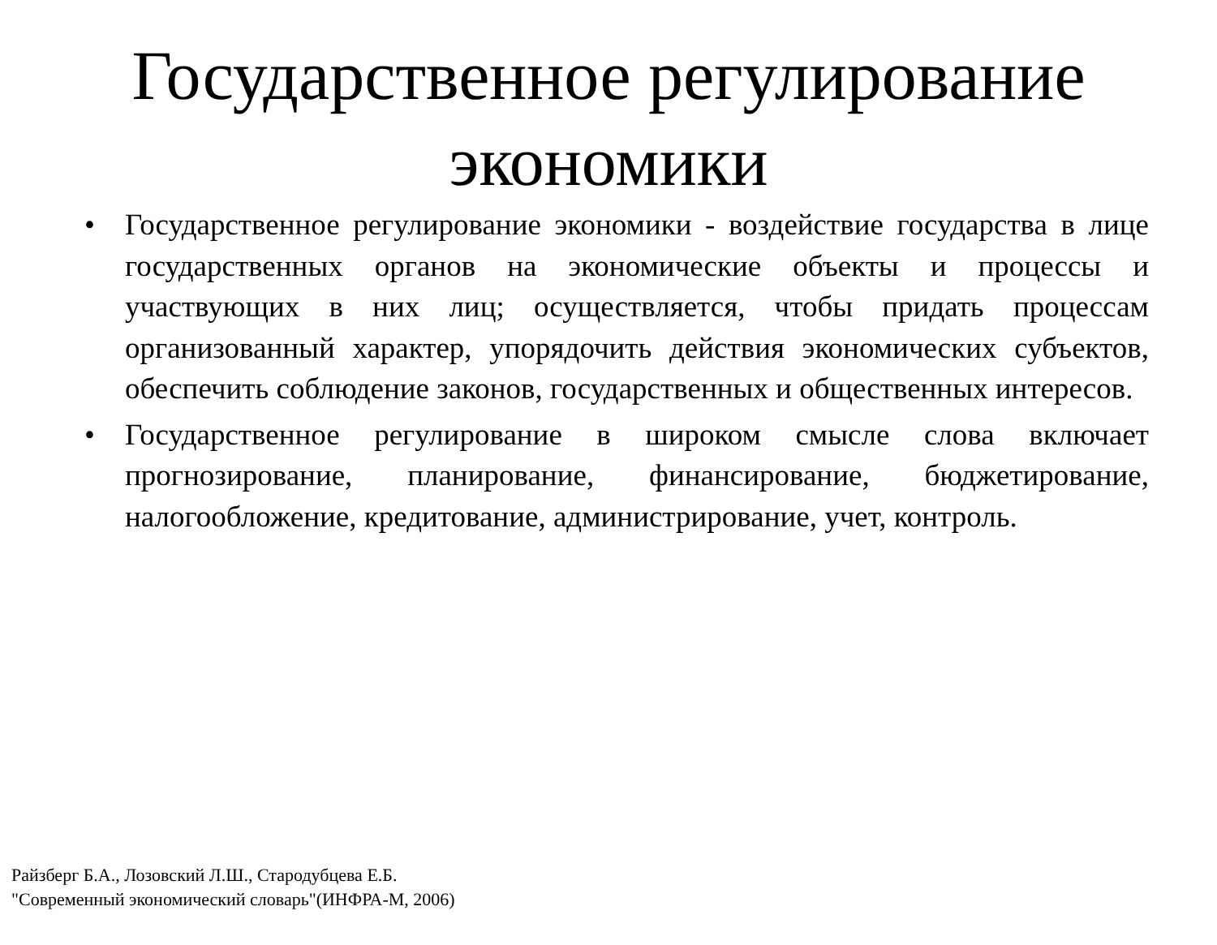Государственное регулирование экономики
• Государственное регулирование экономики - воздействие государства в лице государственных органов на экономические объекты и процессы и участвующих в них лиц; осуществляется, чтобы придать процессам организованный характер, упорядочить действия экономических субъектов, обеспечить соблюдение законов, государственных и общественных интересов.
• Государственное регулирование в широком смысле слова включает прогнозирование, планирование, финансирование, бюджетирование, налогообложение, кредитование, администрирование, учет, контроль.
Райзберг Б.А., Лозовский Л.Ш., Стародубцева Е.Б.
"Современный экономический словарь"(ИНФРА-М, 2006)